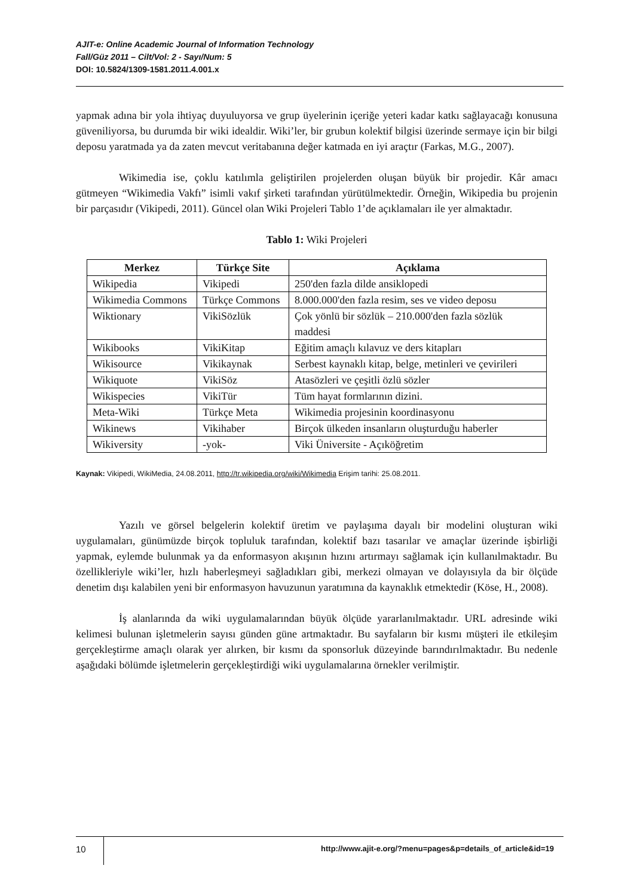AJIT-e: Online Academic Journal of Information Technology
Fall/Güz 2011 – Cilt/Vol: 2 - Sayı/Num: 5
DOI: 10.5824/1309-1581.2011.4.001.x
yapmak adına bir yola ihtiyaç duyuluyorsa ve grup üyelerinin içeriğe yeteri kadar katkı sağlayacağı konusuna güveniliyorsa, bu durumda bir wiki idealdir. Wiki’ler, bir grubun kolektif bilgisi üzerinde sermaye için bir bilgi deposu yaratmada ya da zaten mevcut veritabanına değer katmada en iyi araçtır (Farkas, M.G., 2007).
Wikimedia ise, çoklu katılımla geliştirilen projelerden oluşan büyük bir projedir. Kâr amacı gütmeyen “Wikimedia Vakfı” isimli vakıf şirketi tarafından yürütülmektedir. Örneğin, Wikipedia bu projenin bir parçasıdır (Vikipedi, 2011). Güncel olan Wiki Projeleri Tablo 1’de açıklamaları ile yer almaktadır.
Tablo 1: Wiki Projeleri
| Merkez | Türkçe Site | Açıklama |
| --- | --- | --- |
| Wikipedia | Vikipedi | 250'den fazla dilde ansiklopedi |
| Wikimedia Commons | Türkçe Commons | 8.000.000'den fazla resim, ses ve video deposu |
| Wiktionary | VikiSözlük | Çok yönlü bir sözlük – 210.000'den fazla sözlük maddesi |
| Wikibooks | VikiKitap | Eğitim amaçlı kılavuz ve ders kitapları |
| Wikisource | Vikikaynak | Serbest kaynaklı kitap, belge, metinleri ve çevirileri |
| Wikiquote | VikiSöz | Atasözleri ve çeşitli özlü sözler |
| Wikispecies | VikiTür | Tüm hayat formlarının dizini. |
| Meta-Wiki | Türkçe Meta | Wikimedia projesinin koordinasyonu |
| Wikinews | Vikihaber | Birçok ülkeden insanların oluşturduğu haberler |
| Wikiversity | -yok- | Viki Üniversite - Açıköğretim |
Kaynak: Vikipedi, WikiMedia, 24.08.2011, http://tr.wikipedia.org/wiki/Wikimedia Erişim tarihi: 25.08.2011.
Yazılı ve görsel belgelerin kolektif üretim ve paylaşıma dayalı bir modelini oluşturan wiki uygulamaları, günümüzde birçok topluluk tarafından, kolektif bazı tasarılar ve amaçlar üzerinde işbirliği yapmak, eylemde bulunmak ya da enformasyon akışının hızını artırmayı sağlamak için kullanılmaktadır. Bu özellikleriyle wiki’ler, hızlı haberleşmeyi sağladıkları gibi, merkezi olmayan ve dolayısıyla da bir ölçüde denetim dışı kalabilen yeni bir enformasyon havuzunun yaratımına da kaynaklık etmektedir (Köse, H., 2008).
İş alanlarında da wiki uygulamalarından büyük ölçüde yararlanılmaktadır. URL adresinde wiki kelimesi bulunan işletmelerin sayısı günden güne artmaktadır. Bu sayfaların bir kısmı müşteri ile etkileşim gerçekleştirme amaçlı olarak yer alırken, bir kısmı da sponsorluk düzeyinde barındırılmaktadır. Bu nedenle aşağıdaki bölümde işletmelerin gerçekleştirdiği wiki uygulamalarına örnekler verilmiştir.
10 http://www.ajit-e.org/?menu=pages&p=details_of_article&id=19